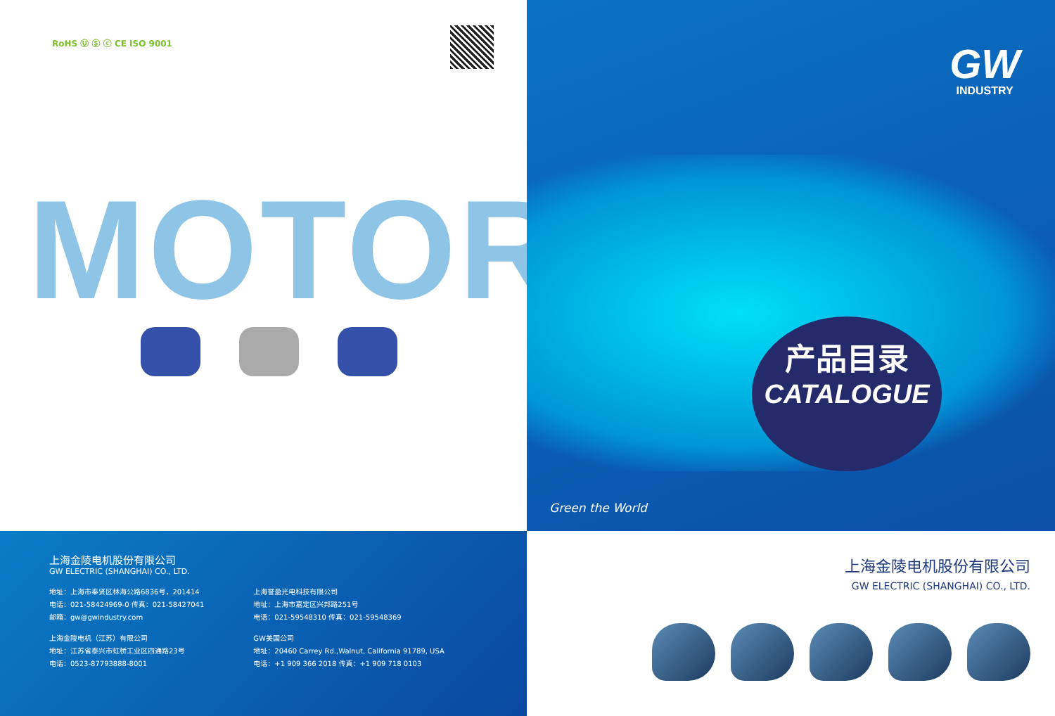RoHS Ⓤ Ⓢ ⓒ CE ISO 9001
MOTOR
GW
INDUSTRY
产品目录
CATALOGUE
Green the World
上海金陵电机股份有限公司
GW ELECTRIC (SHANGHAI) CO., LTD.
地址：上海市奉贤区林海公路6836号，201414
电话：021-58424969-0 传真：021-58427041
邮箱：gw@gwindustry.com
上海金陵电机（江苏）有限公司
地址：江苏省泰兴市虹桥工业区四通路23号
电话：0523-87793888-8001
上海誉盈光电科技有限公司
地址：上海市嘉定区兴邦路251号
电话：021-59548310 传真：021-59548369
GW美国公司
地址：20460 Carrey Rd.,Walnut, California 91789, USA
电话：+1 909 366 2018 传真：+1 909 718 0103
上海金陵电机股份有限公司
GW ELECTRIC (SHANGHAI) CO., LTD.